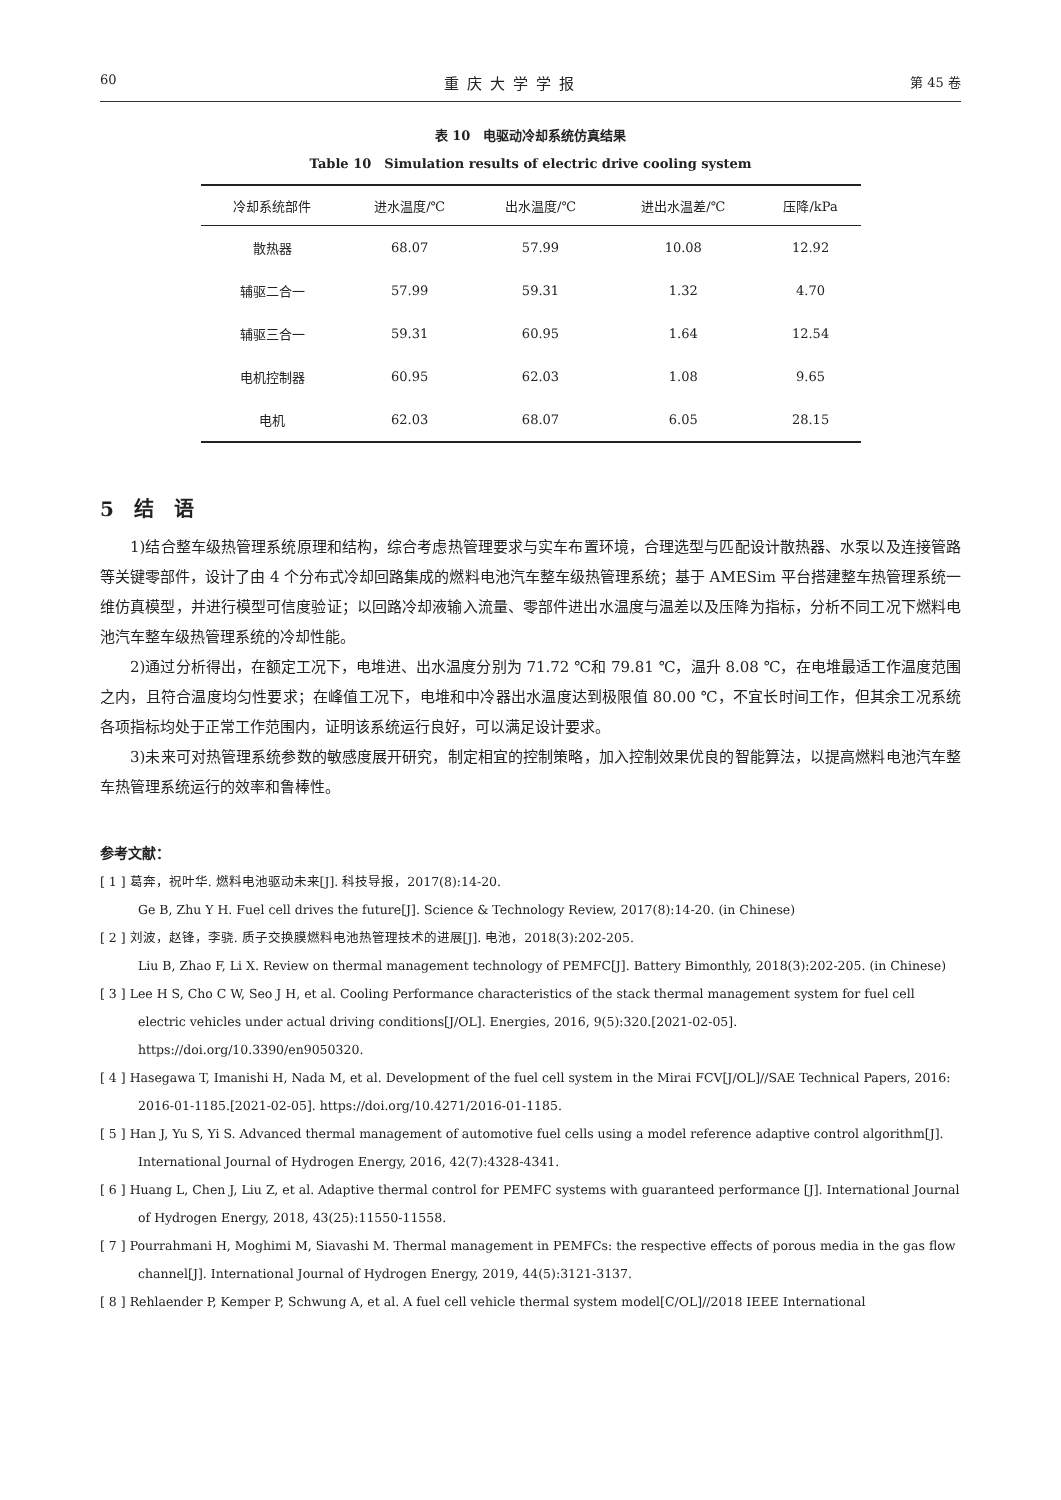60 重庆大学学报 第 45 卷
表 10　电驱动冷却系统仿真结果
Table 10　Simulation results of electric drive cooling system
| 冷却系统部件 | 进水温度/℃ | 出水温度/℃ | 进出水温差/℃ | 压降/kPa |
| --- | --- | --- | --- | --- |
| 散热器 | 68.07 | 57.99 | 10.08 | 12.92 |
| 辅驱二合一 | 57.99 | 59.31 | 1.32 | 4.70 |
| 辅驱三合一 | 59.31 | 60.95 | 1.64 | 12.54 |
| 电机控制器 | 60.95 | 62.03 | 1.08 | 9.65 |
| 电机 | 62.03 | 68.07 | 6.05 | 28.15 |
5　结　语
1)结合整车级热管理系统原理和结构，综合考虑热管理要求与实车布置环境，合理选型与匹配设计散热器、水泵以及连接管路等关键零部件，设计了由 4 个分布式冷却回路集成的燃料电池汽车整车级热管理系统；基于 AMESim 平台搭建整车热管理系统一维仿真模型，并进行模型可信度验证；以回路冷却液输入流量、零部件进出水温度与温差以及压降为指标，分析不同工况下燃料电池汽车整车级热管理系统的冷却性能。
2)通过分析得出，在额定工况下，电堆进、出水温度分别为 71.72 ℃和 79.81 ℃，温升 8.08 ℃，在电堆最适工作温度范围之内，且符合温度均匀性要求；在峰值工况下，电堆和中冷器出水温度达到极限值 80.00 ℃，不宜长时间工作，但其余工况系统各项指标均处于正常工作范围内，证明该系统运行良好，可以满足设计要求。
3)未来可对热管理系统参数的敏感度展开研究，制定相宜的控制策略，加入控制效果优良的智能算法，以提高燃料电池汽车整车热管理系统运行的效率和鲁棒性。
参考文献：
[ 1 ] 葛奔，祝叶华. 燃料电池驱动未来[J]. 科技导报，2017(8):14-20.
Ge B, Zhu Y H. Fuel cell drives the future[J]. Science & Technology Review, 2017(8):14-20. (in Chinese)
[ 2 ] 刘波，赵锋，李骁. 质子交换膜燃料电池热管理技术的进展[J]. 电池，2018(3):202-205.
Liu B, Zhao F, Li X. Review on thermal management technology of PEMFC[J]. Battery Bimonthly, 2018(3):202-205. (in Chinese)
[ 3 ] Lee H S, Cho C W, Seo J H, et al. Cooling Performance characteristics of the stack thermal management system for fuel cell electric vehicles under actual driving conditions[J/OL]. Energies, 2016, 9(5):320.[2021-02-05]. https://doi.org/10.3390/en9050320.
[ 4 ] Hasegawa T, Imanishi H, Nada M, et al. Development of the fuel cell system in the Mirai FCV[J/OL]//SAE Technical Papers, 2016: 2016-01-1185.[2021-02-05]. https://doi.org/10.4271/2016-01-1185.
[ 5 ] Han J, Yu S, Yi S. Advanced thermal management of automotive fuel cells using a model reference adaptive control algorithm[J]. International Journal of Hydrogen Energy, 2016, 42(7):4328-4341.
[ 6 ] Huang L, Chen J, Liu Z, et al. Adaptive thermal control for PEMFC systems with guaranteed performance [J]. International Journal of Hydrogen Energy, 2018, 43(25):11550-11558.
[ 7 ] Pourrahmani H, Moghimi M, Siavashi M. Thermal management in PEMFCs: the respective effects of porous media in the gas flow channel[J]. International Journal of Hydrogen Energy, 2019, 44(5):3121-3137.
[ 8 ] Rehlaender P, Kemper P, Schwung A, et al. A fuel cell vehicle thermal system model[C/OL]//2018 IEEE International